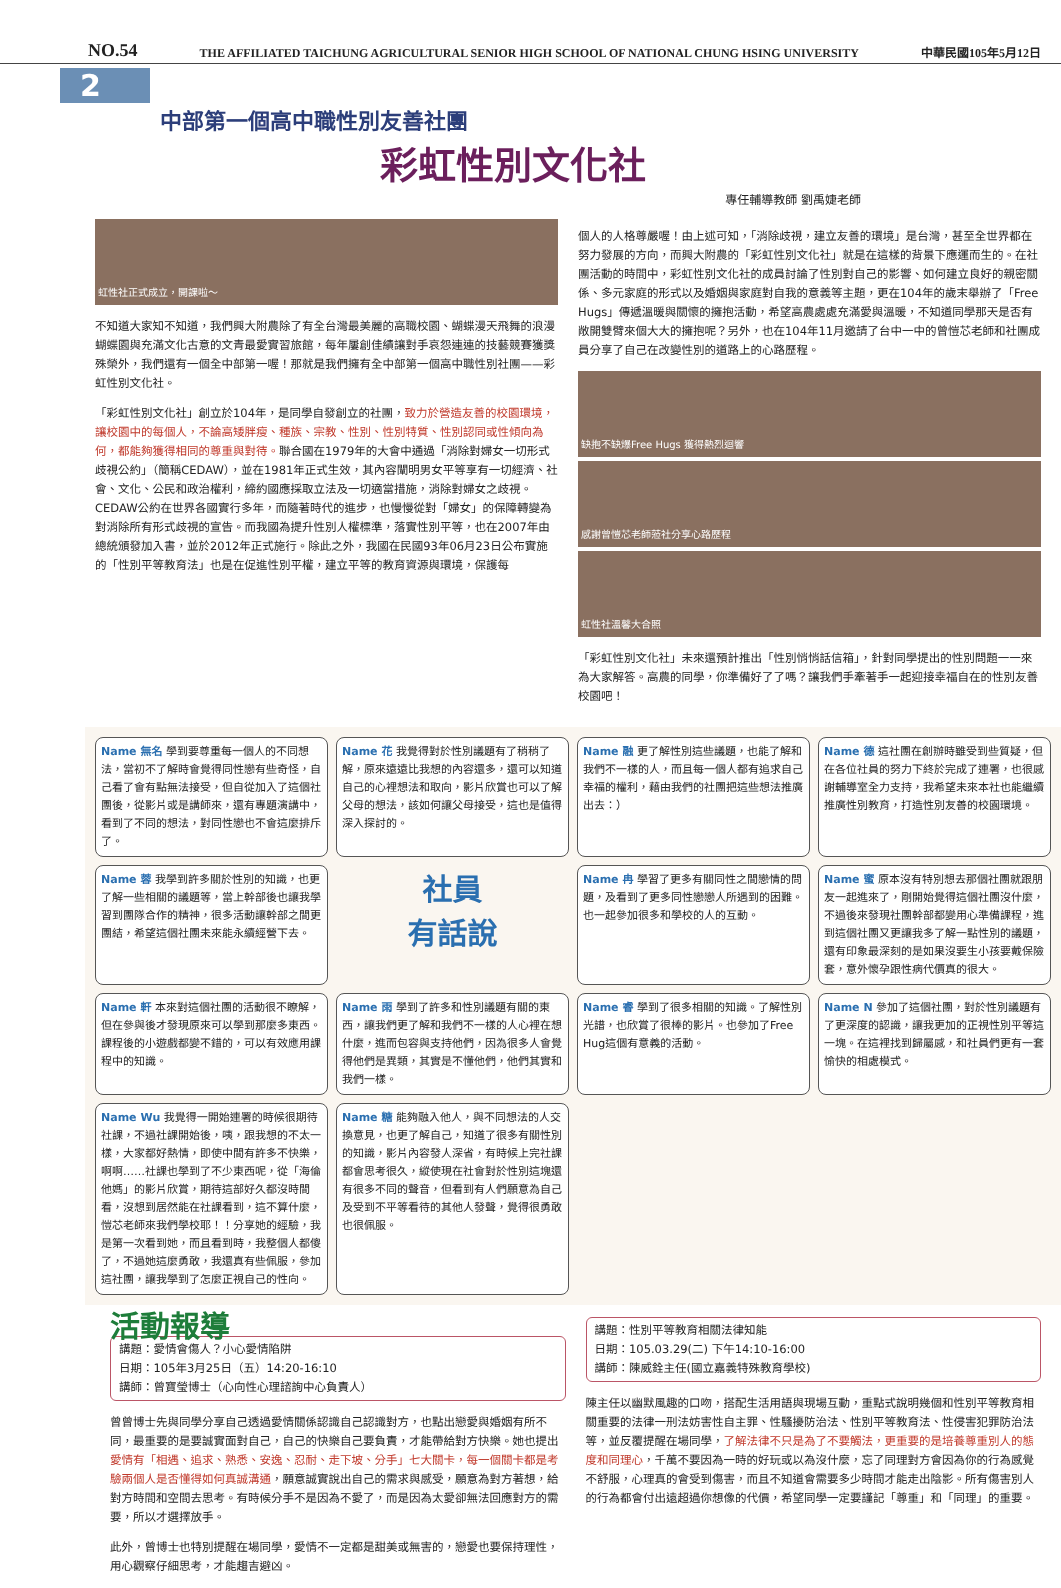NO.54 THE AFFILIATED TAICHUNG AGRICULTURAL SENIOR HIGH SCHOOL OF NATIONAL CHUNG HSING UNIVERSITY 中華民國105年5月12日
2
中部第一個高中職性別友善社團
彩虹性別文化社
專任輔導教師 劉禹婕老師
虹性社正式成立，開課啦～
不知道大家知不知道，我們興大附農除了有全台灣最美麗的高職校園、蝴蝶漫天飛舞的浪漫蝴蝶園與充滿文化古意的文青最愛實習旅館，每年屢創佳績讓對手哀怨連連的技藝競賽獲獎殊榮外，我們還有一個全中部第一喔！那就是我們擁有全中部第一個高中職性別社團——彩虹性別文化社。
「彩虹性別文化社」創立於104年，是同學自發創立的社團，致力於營造友善的校園環境，讓校園中的每個人，不論高矮胖瘦、種族、宗教、性別、性別特質、性別認同或性傾向為何，都能夠獲得相同的尊重與對待。聯合國在1979年的大會中通過「消除對婦女一切形式歧視公約」（簡稱CEDAW），並在1981年正式生效，其內容闡明男女平等享有一切經濟、社會、文化、公民和政治權利，締約國應採取立法及一切適當措施，消除對婦女之歧視。CEDAW公約在世界各國實行多年，而隨著時代的進步，也慢慢從對「婦女」的保障轉變為對消除所有形式歧視的宣告。而我國為提升性別人權標準，落實性別平等，也在2007年由總統頒發加入書，並於2012年正式施行。除此之外，我國在民國93年06月23日公布實施的「性別平等教育法」也是在促進性別平權，建立平等的教育資源與環境，保護每
個人的人格尊嚴喔！由上述可知，「消除歧視，建立友善的環境」是台灣，甚至全世界都在努力發展的方向，而興大附農的「彩虹性別文化社」就是在這樣的背景下應運而生的。在社團活動的時間中，彩虹性別文化社的成員討論了性別對自己的影響、如何建立良好的親密關係、多元家庭的形式以及婚姻與家庭對自我的意義等主題，更在104年的歲末舉辦了「Free Hugs」傳遞溫暖與關懷的擁抱活動，希望高農處處充滿愛與溫暖，不知道同學那天是否有敞開雙臂來個大大的擁抱呢？另外，也在104年11月邀請了台中一中的曾愷芯老師和社團成員分享了自己在改變性別的道路上的心路歷程。
缺抱不缺爆Free Hugs 獲得熱烈迴響
感謝曾愷芯老師蒞社分享心路歷程
虹性社溫馨大合照
「彩虹性別文化社」未來還預計推出「性別悄悄話信箱」，針對同學提出的性別問題一一來為大家解答。高農的同學，你準備好了了嗎？讓我們手牽著手一起迎接幸福自在的性別友善校園吧！
Name 無名 學到要尊重每一個人的不同想法，當初不了解時會覺得同性戀有些奇怪，自己看了會有點無法接受，但自從加入了這個社團後，從影片或是講師來，還有專題演講中，看到了不同的想法，對同性戀也不會這麼排斥了。
Name 花 我覺得對於性別議題有了稍稍了解，原來遠遠比我想的內容還多，還可以知道自己的心裡想法和取向，影片欣賞也可以了解父母的想法，該如何讓父母接受，這也是值得深入探討的。
Name 融 更了解性別這些議題，也能了解和我們不一樣的人，而且每一個人都有追求自己幸福的權利，藉由我們的社團把這些想法推廣出去：）
Name 德 這社團在創辦時雖受到些質疑，但在各位社員的努力下終於完成了連署，也很感謝輔導室全力支持，我希望未來本社也能繼續推廣性別教育，打造性別友善的校園環境。
Name 蓉 我學到許多關於性別的知識，也更了解一些相關的議題等，當上幹部後也讓我學習到團隊合作的精神，很多活動讓幹部之間更團結，希望這個社團未來能永續經營下去。
社員
有話說
Name 冉 學習了更多有關同性之間戀情的問題，及看到了更多同性戀戀人所遇到的困難。也一起參加很多和學校的人的互動。
Name 蜜 原本沒有特別想去那個社團就跟朋友一起進來了，剛開始覺得這個社團沒什麼，不過後來發現社團幹部都變用心準備課程，進到這個社團又更讓我多了解一點性別的議題，還有印象最深刻的是如果沒要生小孩要戴保險套，意外懷孕跟性病代價真的很大。
Name 軒 本來對這個社團的活動很不瞭解，但在參與後才發現原來可以學到那麼多東西。課程後的小遊戲都變不錯的，可以有效應用課程中的知識。
Name 雨 學到了許多和性別議題有關的東西，讓我們更了解和我們不一樣的人心裡在想什麼，進而包容與支持他們，因為很多人會覺得他們是異類，其實是不懂他們，他們其實和我們一樣。
Name 睿 學到了很多相關的知識。了解性別光譜，也欣賞了很棒的影片。也參加了Free Hug這個有意義的活動。
Name N 參加了這個社團，對於性別議題有了更深度的認識，讓我更加的正視性別平等這一塊。在這裡找到歸屬感，和社員們更有一套愉快的相處模式。
Name Wu 我覺得一開始連署的時候很期待社課，不過社課開始後，咦，跟我想的不太一樣，大家都好熱情，即使中間有許多不快樂，啊啊……社課也學到了不少東西呢，從「海倫他媽」的影片欣賞，期待這部好久都沒時間看，沒想到居然能在社課看到，這不算什麼，愷芯老師來我們學校耶！！分享她的經驗，我是第一次看到她，而且看到時，我整個人都傻了，不過她這麼勇敢，我還真有些佩服，參加這社團，讓我學到了怎麼正視自己的性向。
Name 糖 能夠融入他人，與不同想法的人交換意見，也更了解自己，知道了很多有關性別的知識，影片內容發人深省，有時候上完社課都會思考很久，縱使現在社會對於性別這塊還有很多不同的聲音，但看到有人們願意為自己及受到不平等看待的其他人發聲，覺得很勇敢也很佩服。
活動報導
講題：愛情會傷人？小心愛情陷阱
日期：105年3月25日（五）14:20-16:10
講師：曾寶瑩博士（心向性心理諮詢中心負責人）
曾曾博士先與同學分享自己透過愛情關係認識自己認識對方，也點出戀愛與婚姻有所不同，最重要的是要誠實面對自己，自己的快樂自己要負責，才能帶給對方快樂。她也提出愛情有「相遇、追求、熟悉、安逸、忍耐、走下坡、分手」七大關卡，每一個關卡都是考驗兩個人是否懂得如何真誠溝通，願意誠實說出自己的需求與感受，願意為對方著想，給對方時間和空間去思考。有時候分手不是因為不愛了，而是因為太愛卻無法回應對方的需要，所以才選擇放手。
此外，曾博士也特別提醒在場同學，愛情不一定都是甜美或無害的，戀愛也要保持理性，用心觀察仔細思考，才能趨吉避凶。
講題：性別平等教育相關法律知能
日期：105.03.29(二) 下午14:10-16:00
講師：陳威銓主任(國立嘉義特殊教育學校)
陳主任以幽默風趣的口吻，搭配生活用語與現場互動，重點式說明幾個和性別平等教育相關重要的法律一刑法妨害性自主罪、性騷擾防治法、性別平等教育法、性侵害犯罪防治法等，並反覆提醒在場同學，了解法律不只是為了不要觸法，更重要的是培養尊重別人的態度和同理心，千萬不要因為一時的好玩或以為沒什麼，忘了同理對方會因為你的行為感覺不舒服，心理真的會受到傷害，而且不知道會需要多少時間才能走出陰影。所有傷害別人的行為都會付出遠超過你想像的代價，希望同學一定要謹記「尊重」和「同理」的重要。